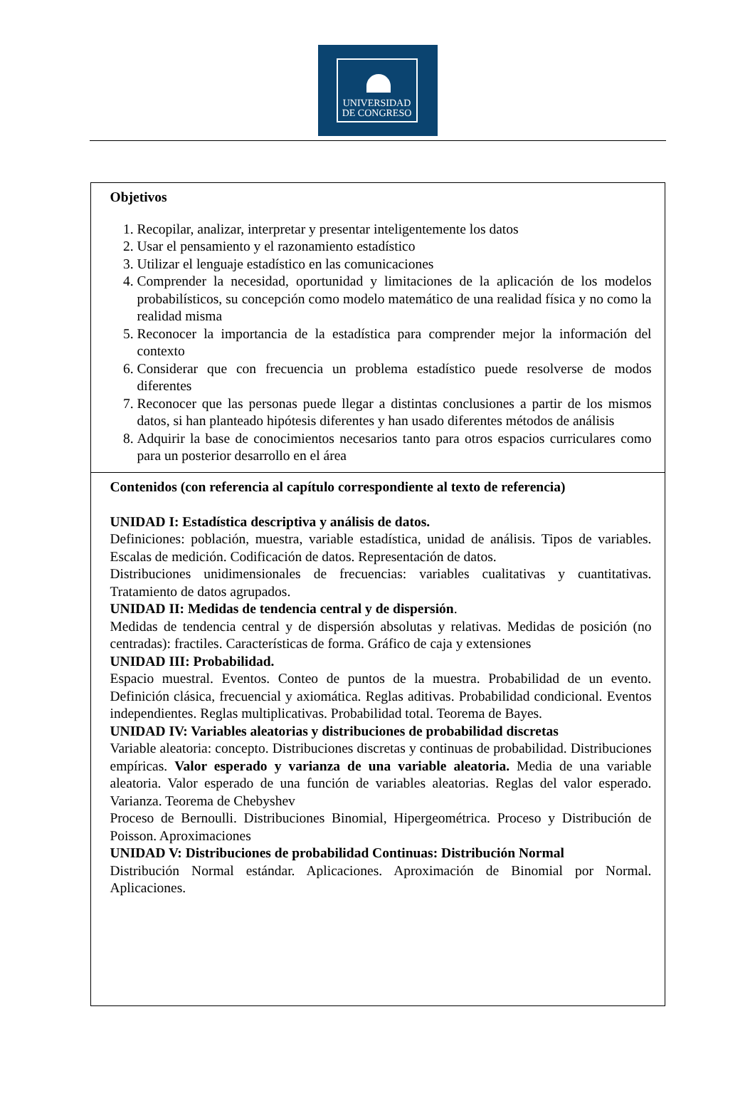UNIVERSIDAD
DE CONGRESO
| Objetivos 1. Recopilar, analizar, interpretar y presentar inteligentemente los datos 2. Usar el pensamiento y el razonamiento estadístico 3. Utilizar el lenguaje estadístico en las comunicaciones 4. Comprender la necesidad, oportunidad y limitaciones de la aplicación de los modelos probabilísticos, su concepción como modelo matemático de una realidad física y no como la realidad misma 5. Reconocer la importancia de la estadística para comprender mejor la información del contexto 6. Considerar que con frecuencia un problema estadístico puede resolverse de modos diferentes 7. Reconocer que las personas puede llegar a distintas conclusiones a partir de los mismos datos, si han planteado hipótesis diferentes y han usado diferentes métodos de análisis 8. Adquirir la base de conocimientos necesarios tanto para otros espacios curriculares como para un posterior desarrollo en el área |
| Contenidos (con referencia al capítulo correspondiente al texto de referencia) UNIDAD I: Estadística descriptiva y análisis de datos. Definiciones: población, muestra, variable estadística, unidad de análisis. Tipos de variables. Escalas de medición. Codificación de datos. Representación de datos. Distribuciones unidimensionales de frecuencias: variables cualitativas y cuantitativas. Tratamiento de datos agrupados. UNIDAD II: Medidas de tendencia central y de dispersión . Medidas de tendencia central y de dispersión absolutas y relativas. Medidas de posición (no centradas): fractiles. Características de forma. Gráfico de caja y extensiones UNIDAD III: Probabilidad. Espacio muestral. Eventos. Conteo de puntos de la muestra. Probabilidad de un evento. Definición clásica, frecuencial y axiomática. Reglas aditivas. Probabilidad condicional. Eventos independientes. Reglas multiplicativas. Probabilidad total. Teorema de Bayes. UNIDAD IV: Variables aleatorias y distribuciones de probabilidad discretas Variable aleatoria: concepto. Distribuciones discretas y continuas de probabilidad. Distribuciones empíricas. Valor esperado y varianza de una variable aleatoria. Media de una variable aleatoria. Valor esperado de una función de variables aleatorias. Reglas del valor esperado. Varianza. Teorema de Chebyshev Proceso de Bernoulli. Distribuciones Binomial, Hipergeométrica. Proceso y Distribución de Poisson. Aproximaciones UNIDAD V: Distribuciones de probabilidad Continuas: Distribución Normal Distribución Normal estándar. Aplicaciones. Aproximación de Binomial por Normal. Aplicaciones. |